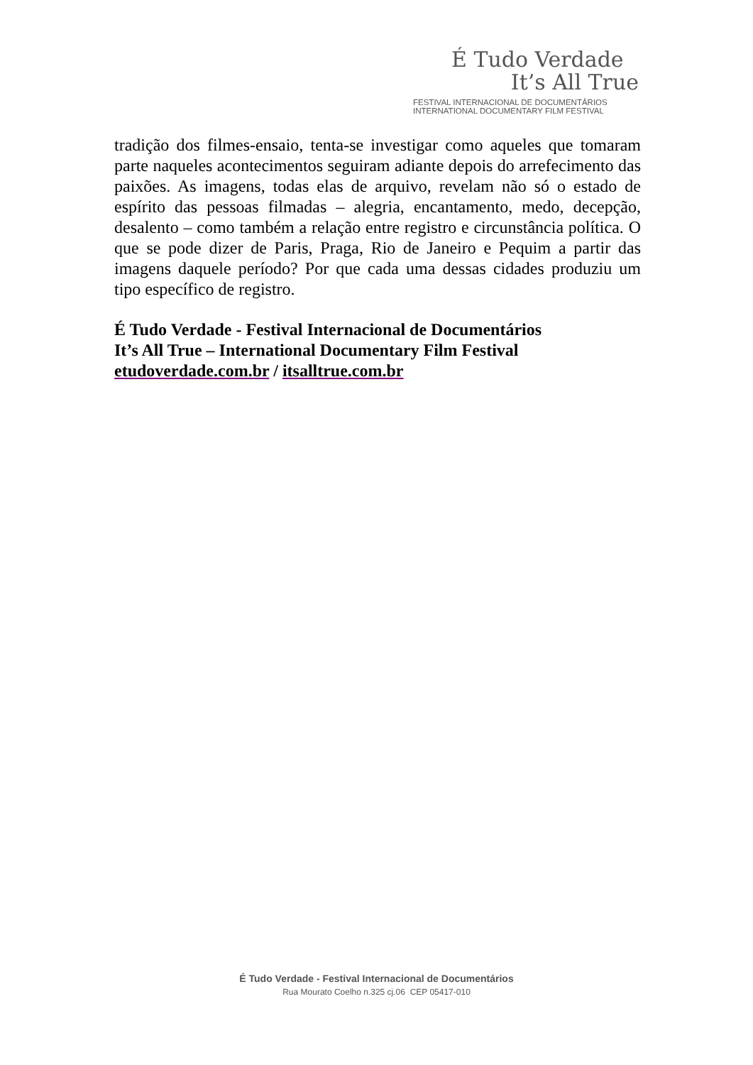É Tudo Verdade
It’s All True
FESTIVAL INTERNACIONAL DE DOCUMENTÁRIOS
INTERNATIONAL DOCUMENTARY FILM FESTIVAL
tradição dos filmes-ensaio, tenta-se investigar como aqueles que tomaram parte naqueles acontecimentos seguiram adiante depois do arrefecimento das paixões. As imagens, todas elas de arquivo, revelam não só o estado de espírito das pessoas filmadas – alegria, encantamento, medo, decepção, desalento – como também a relação entre registro e circunstância política. O que se pode dizer de Paris, Praga, Rio de Janeiro e Pequim a partir das imagens daquele período? Por que cada uma dessas cidades produziu um tipo específico de registro.
É Tudo Verdade - Festival Internacional de Documentários
It’s All True – International Documentary Film Festival
etudoverdade.com.br / itsalltrue.com.br
É Tudo Verdade - Festival Internacional de Documentários
Rua Mourato Coelho n.325 cj.06 CEP 05417-010